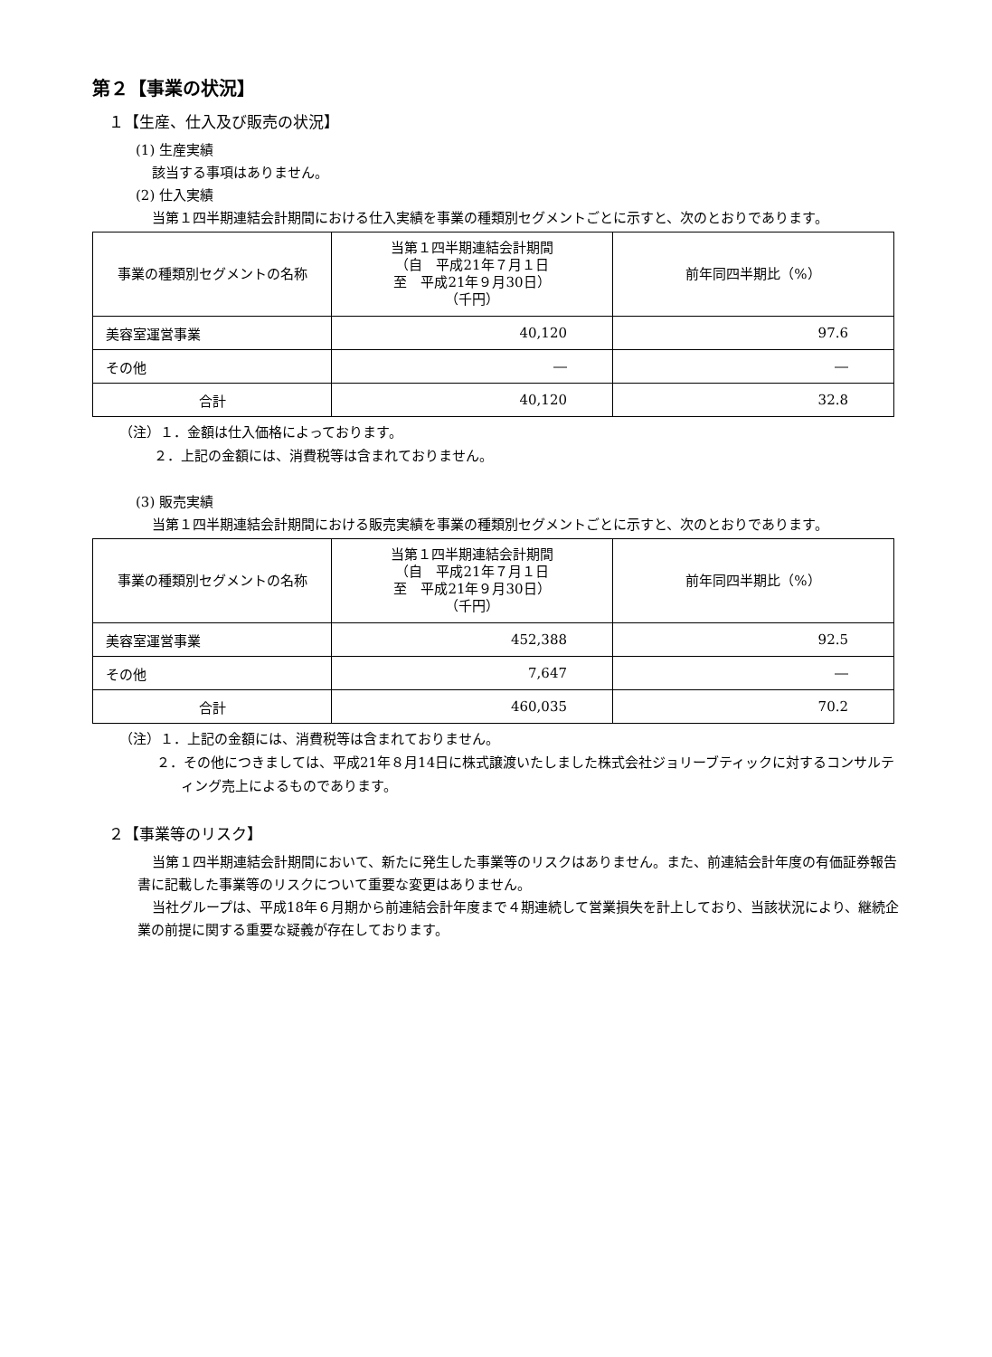第２【事業の状況】
１【生産、仕入及び販売の状況】
(1) 生産実績
該当する事項はありません。
(2) 仕入実績
当第１四半期連結会計期間における仕入実績を事業の種類別セグメントごとに示すと、次のとおりであります。
| 事業の種類別セグメントの名称 | 当第１四半期連結会計期間 （自 平成21年７月１日 至 平成21年９月30日） （千円） | 前年同四半期比（%） |
| 美容室運営事業 | 40,120 | 97.6 |
| その他 | ― | ― |
| 合計 | 40,120 | 32.8 |
（注）１．金額は仕入価格によっております。
２．上記の金額には、消費税等は含まれておりません。
(3) 販売実績
当第１四半期連結会計期間における販売実績を事業の種類別セグメントごとに示すと、次のとおりであります。
| 事業の種類別セグメントの名称 | 当第１四半期連結会計期間 （自 平成21年７月１日 至 平成21年９月30日） （千円） | 前年同四半期比（%） |
| 美容室運営事業 | 452,388 | 92.5 |
| その他 | 7,647 | ― |
| 合計 | 460,035 | 70.2 |
（注）１．上記の金額には、消費税等は含まれておりません。
２．その他につきましては、平成21年８月14日に株式譲渡いたしました株式会社ジョリーブティックに対するコンサルティング売上によるものであります。
２【事業等のリスク】
当第１四半期連結会計期間において、新たに発生した事業等のリスクはありません。また、前連結会計年度の有価証券報告書に記載した事業等のリスクについて重要な変更はありません。
当社グループは、平成18年６月期から前連結会計年度まで４期連続して営業損失を計上しており、当該状況により、継続企業の前提に関する重要な疑義が存在しております。